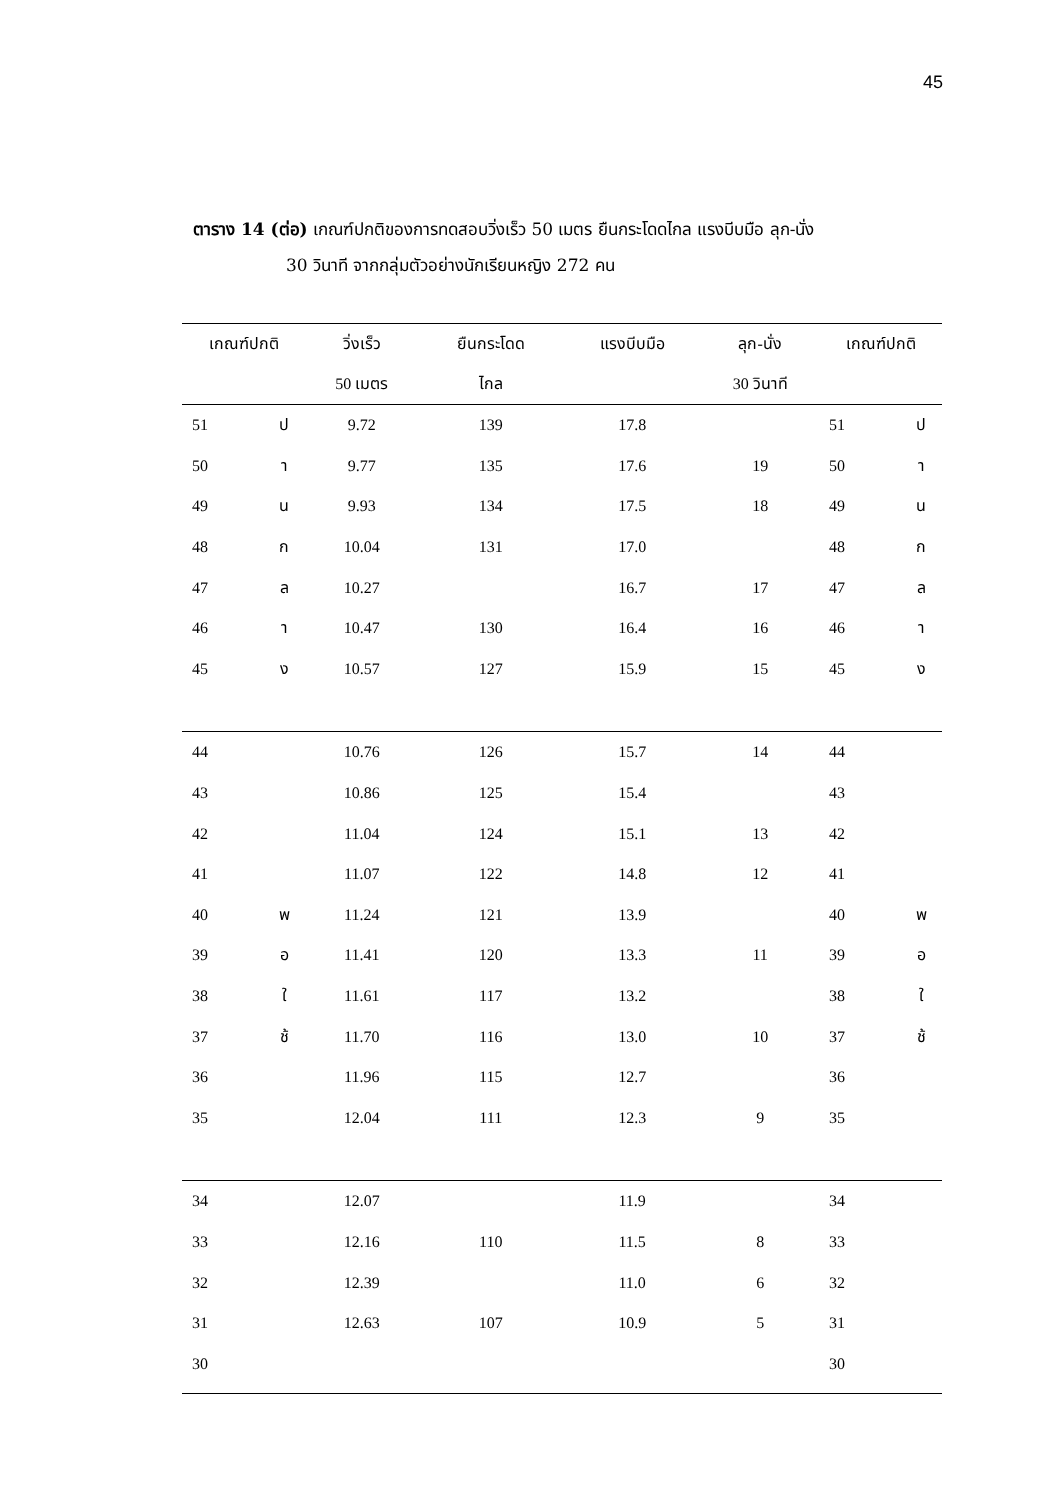45
ตาราง 14 (ต่อ) เกณฑ์ปกติของการทดสอบวิ่งเร็ว 50 เมตร ยืนกระโดดไกล แรงบีบมือ ลุก-นั่ง
30 วินาที จากกลุ่มตัวอย่างนักเรียนหญิง 272 คน
| เกณฑ์ปกติ | | วิ่งเร็ว | ยืนกระโดด | แรงบีบมือ | ลุก-นั่ง | เกณฑ์ปกติ | |
| --- | --- | --- | --- | --- | --- | --- | --- |
| | | 50 เมตร | ไกล | | 30 วินาที | | |
| 51 | ป | 9.72 | 139 | 17.8 | | 51 | ป |
| 50 | า | 9.77 | 135 | 17.6 | 19 | 50 | า |
| 49 | น | 9.93 | 134 | 17.5 | 18 | 49 | น |
| 48 | ก | 10.04 | 131 | 17.0 | | 48 | ก |
| 47 | ล | 10.27 | | 16.7 | 17 | 47 | ล |
| 46 | า | 10.47 | 130 | 16.4 | 16 | 46 | า |
| 45 | ง | 10.57 | 127 | 15.9 | 15 | 45 | ง |
| 44 | | 10.76 | 126 | 15.7 | 14 | 44 | |
| 43 | | 10.86 | 125 | 15.4 | | 43 | |
| 42 | | 11.04 | 124 | 15.1 | 13 | 42 | |
| 41 | | 11.07 | 122 | 14.8 | 12 | 41 | |
| 40 | พ | 11.24 | 121 | 13.9 | | 40 | พ |
| 39 | อ | 11.41 | 120 | 13.3 | 11 | 39 | อ |
| 38 | ใ | 11.61 | 117 | 13.2 | | 38 | ใ |
| 37 | ช้ | 11.70 | 116 | 13.0 | 10 | 37 | ช้ |
| 36 | | 11.96 | 115 | 12.7 | | 36 | |
| 35 | | 12.04 | 111 | 12.3 | 9 | 35 | |
| 34 | | 12.07 | | 11.9 | | 34 | |
| 33 | | 12.16 | 110 | 11.5 | 8 | 33 | |
| 32 | | 12.39 | | 11.0 | 6 | 32 | |
| 31 | | 12.63 | 107 | 10.9 | 5 | 31 | |
| 30 | | | | | | 30 | |